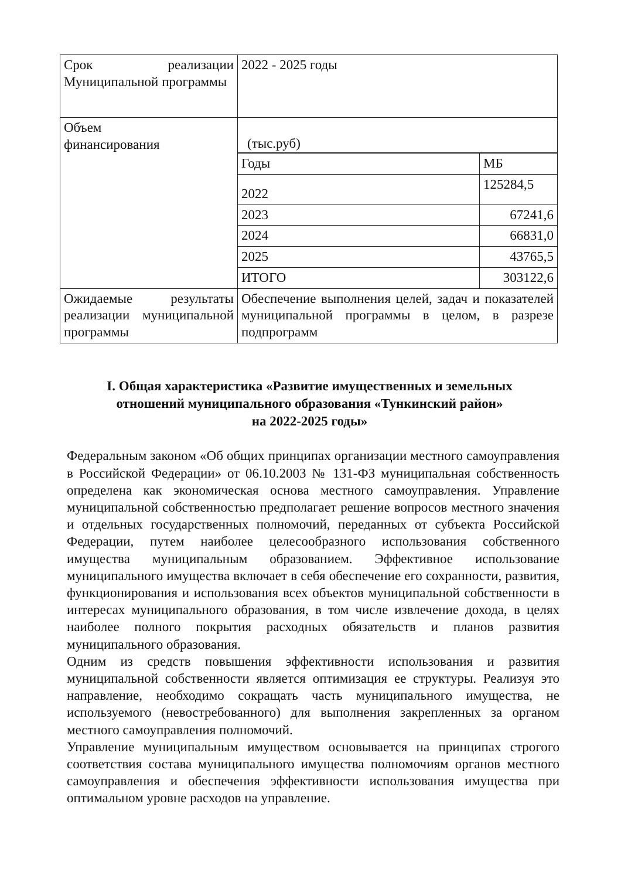| Срок реализации Муниципальной программы | 2022 - 2025 годы |
| Объем финансирования | (тыс.руб) |
| | / Годы / МБ / / 2022 / 125284,5 / / 2023 / 67241,6 / / 2024 / 66831,0 / |
| | / 2025 / 43765,5 / |
| | / ИТОГО / 303122,6 / |
| Ожидаемые результаты реализации муниципальной программы | Обеспечение выполнения целей, задач и показателей муниципальной программы в целом, в разрезе подпрограмм |
I. Общая характеристика «Развитие имущественных и земельных
отношений муниципального образования «Тункинский район»
на 2022-2025 годы»
Федеральным законом «Об общих принципах организации местного самоуправления в Российской Федерации» от 06.10.2003 № 131-ФЗ муниципальная собственность определена как экономическая основа местного самоуправления. Управление муниципальной собственностью предполагает решение вопросов местного значения и отдельных государственных полномочий, переданных от субъекта Российской Федерации, путем наиболее целесообразного использования собственного имущества муниципальным образованием. Эффективное использование муниципального имущества включает в себя обеспечение его сохранности, развития, функционирования и использования всех объектов муниципальной собственности в интересах муниципального образования, в том числе извлечение дохода, в целях наиболее полного покрытия расходных обязательств и планов развития муниципального образования.
Одним из средств повышения эффективности использования и развития муниципальной собственности является оптимизация ее структуры. Реализуя это направление, необходимо сокращать часть муниципального имущества, не используемого (невостребованного) для выполнения закрепленных за органом местного самоуправления полномочий.
Управление муниципальным имуществом основывается на принципах строгого соответствия состава муниципального имущества полномочиям органов местного самоуправления и обеспечения эффективности использования имущества при оптимальном уровне расходов на управление.